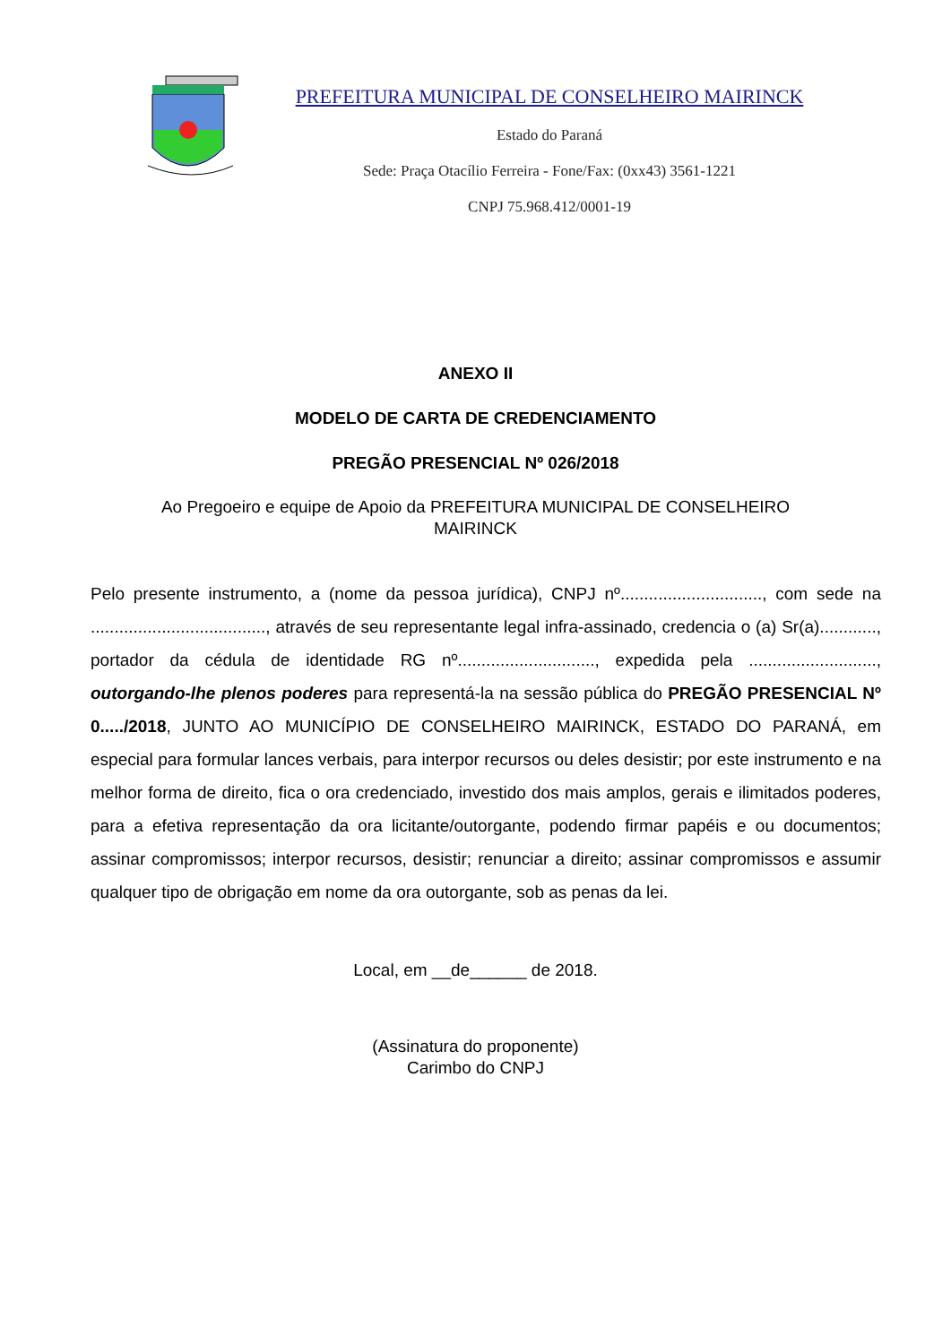PREFEITURA MUNICIPAL DE CONSELHEIRO MAIRINCK
Estado do Paraná
Sede: Praça Otacílio Ferreira - Fone/Fax: (0xx43) 3561-1221
CNPJ 75.968.412/0001-19
ANEXO II
MODELO DE CARTA DE CREDENCIAMENTO
PREGÃO PRESENCIAL Nº 026/2018
Ao Pregoeiro e equipe de Apoio da PREFEITURA MUNICIPAL DE CONSELHEIRO MAIRINCK
Pelo presente instrumento, a (nome da pessoa jurídica), CNPJ nº.............................., com sede na ....................................., através de seu representante legal infra-assinado, credencia o (a) Sr(a)............, portador da cédula de identidade RG nº............................., expedida pela ..........................., outorgando-lhe plenos poderes para representá-la na sessão pública do PREGÃO PRESENCIAL Nº 0...../2018, JUNTO AO MUNICÍPIO DE CONSELHEIRO MAIRINCK, ESTADO DO PARANÁ, em especial para formular lances verbais, para interpor recursos ou deles desistir; por este instrumento e na melhor forma de direito, fica o ora credenciado, investido dos mais amplos, gerais e ilimitados poderes, para a efetiva representação da ora licitante/outorgante, podendo firmar papéis e ou documentos; assinar compromissos; interpor recursos, desistir; renunciar a direito; assinar compromissos e assumir qualquer tipo de obrigação em nome da ora outorgante, sob as penas da lei.
Local, em __de______ de 2018.
(Assinatura do proponente)
Carimbo do CNPJ